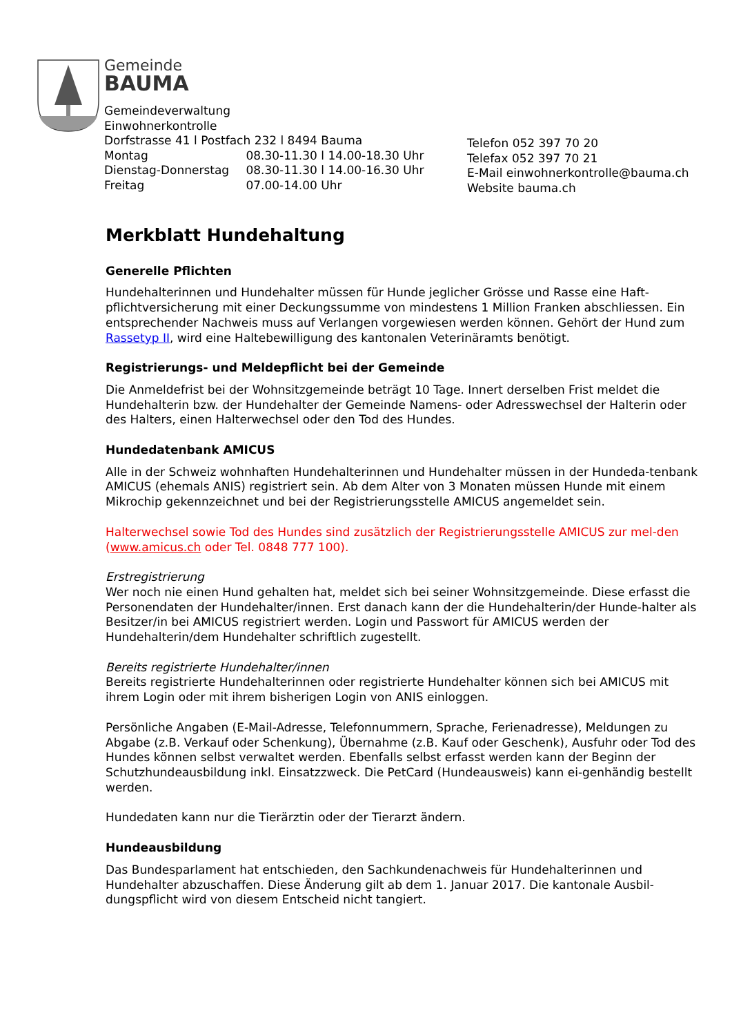Gemeinde
BAUMA
Gemeindeverwaltung
Einwohnerkontrolle
Dorfstrasse 41 l Postfach 232 l 8494 Bauma
Montag 08.30-11.30 l 14.00-18.30 Uhr
Dienstag-Donnerstag 08.30-11.30 l 14.00-16.30 Uhr
Freitag 07.00-14.00 Uhr
Telefon 052 397 70 20
Telefax 052 397 70 21
E-Mail einwohnerkontrolle@bauma.ch
Website bauma.ch
Merkblatt Hundehaltung
Generelle Pflichten
Hundehalterinnen und Hundehalter müssen für Hunde jeglicher Grösse und Rasse eine Haft-pflichtversicherung mit einer Deckungssumme von mindestens 1 Million Franken abschliessen. Ein entsprechender Nachweis muss auf Verlangen vorgewiesen werden können. Gehört der Hund zum Rassetyp II, wird eine Haltebewilligung des kantonalen Veterinäramts benötigt.
Registrierungs- und Meldepflicht bei der Gemeinde
Die Anmeldefrist bei der Wohnsitzgemeinde beträgt 10 Tage. Innert derselben Frist meldet die Hundehalterin bzw. der Hundehalter der Gemeinde Namens- oder Adresswechsel der Halterin oder des Halters, einen Halterwechsel oder den Tod des Hundes.
Hundedatenbank AMICUS
Alle in der Schweiz wohnhaften Hundehalterinnen und Hundehalter müssen in der Hundeda-tenbank AMICUS (ehemals ANIS) registriert sein. Ab dem Alter von 3 Monaten müssen Hunde mit einem Mikrochip gekennzeichnet und bei der Registrierungsstelle AMICUS angemeldet sein.
Halterwechsel sowie Tod des Hundes sind zusätzlich der Registrierungsstelle AMICUS zur mel-den (www.amicus.ch oder Tel. 0848 777 100).
Erstregistrierung
Wer noch nie einen Hund gehalten hat, meldet sich bei seiner Wohnsitzgemeinde. Diese erfasst die Personendaten der Hundehalter/innen. Erst danach kann der die Hundehalterin/der Hunde-halter als Besitzer/in bei AMICUS registriert werden. Login und Passwort für AMICUS werden der Hundehalterin/dem Hundehalter schriftlich zugestellt.
Bereits registrierte Hundehalter/innen
Bereits registrierte Hundehalterinnen oder registrierte Hundehalter können sich bei AMICUS mit ihrem Login oder mit ihrem bisherigen Login von ANIS einloggen.
Persönliche Angaben (E-Mail-Adresse, Telefonnummern, Sprache, Ferienadresse), Meldungen zu Abgabe (z.B. Verkauf oder Schenkung), Übernahme (z.B. Kauf oder Geschenk), Ausfuhr oder Tod des Hundes können selbst verwaltet werden. Ebenfalls selbst erfasst werden kann der Beginn der Schutzhundeausbildung inkl. Einsatzzweck. Die PetCard (Hundeausweis) kann ei-genhändig bestellt werden.
Hundedaten kann nur die Tierärztin oder der Tierarzt ändern.
Hundeausbildung
Das Bundesparlament hat entschieden, den Sachkundenachweis für Hundehalterinnen und Hundehalter abzuschaffen. Diese Änderung gilt ab dem 1. Januar 2017. Die kantonale Ausbil-dungspflicht wird von diesem Entscheid nicht tangiert.